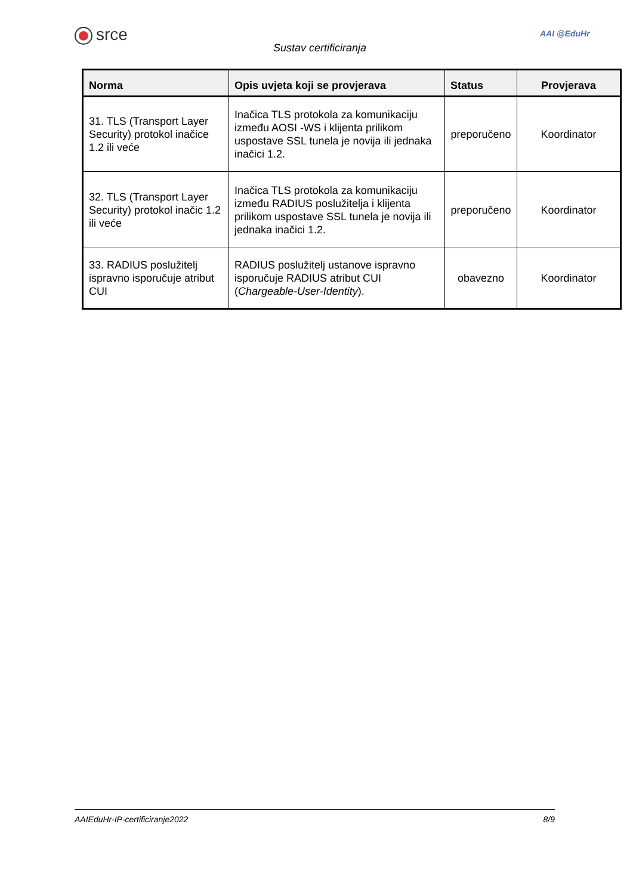srce
Sustav certificiranja
AAI @EduHr
| Norma | Opis uvjeta koji se provjerava | Status | Provjerava |
| --- | --- | --- | --- |
| 31. TLS (Transport Layer Security) protokol inačice 1.2 ili veće | Inačica TLS protokola za komunikaciju između AOSI -WS i klijenta prilikom uspostave SSL tunela je novija ili jednaka inačici 1.2. | preporučeno | Koordinator |
| 32. TLS (Transport Layer Security) protokol inačic 1.2 ili veće | Inačica TLS protokola za komunikaciju između RADIUS poslužitelja i klijenta prilikom uspostave SSL tunela je novija ili jednaka inačici 1.2. | preporučeno | Koordinator |
| 33. RADIUS poslužitelj ispravno isporučuje atribut CUI | RADIUS poslužitelj ustanove ispravno isporučuje RADIUS atribut CUI ( Chargeable-User-Identity ). | obavezno | Koordinator |
AAIEduHr-IP-certificiranje2022 8/9